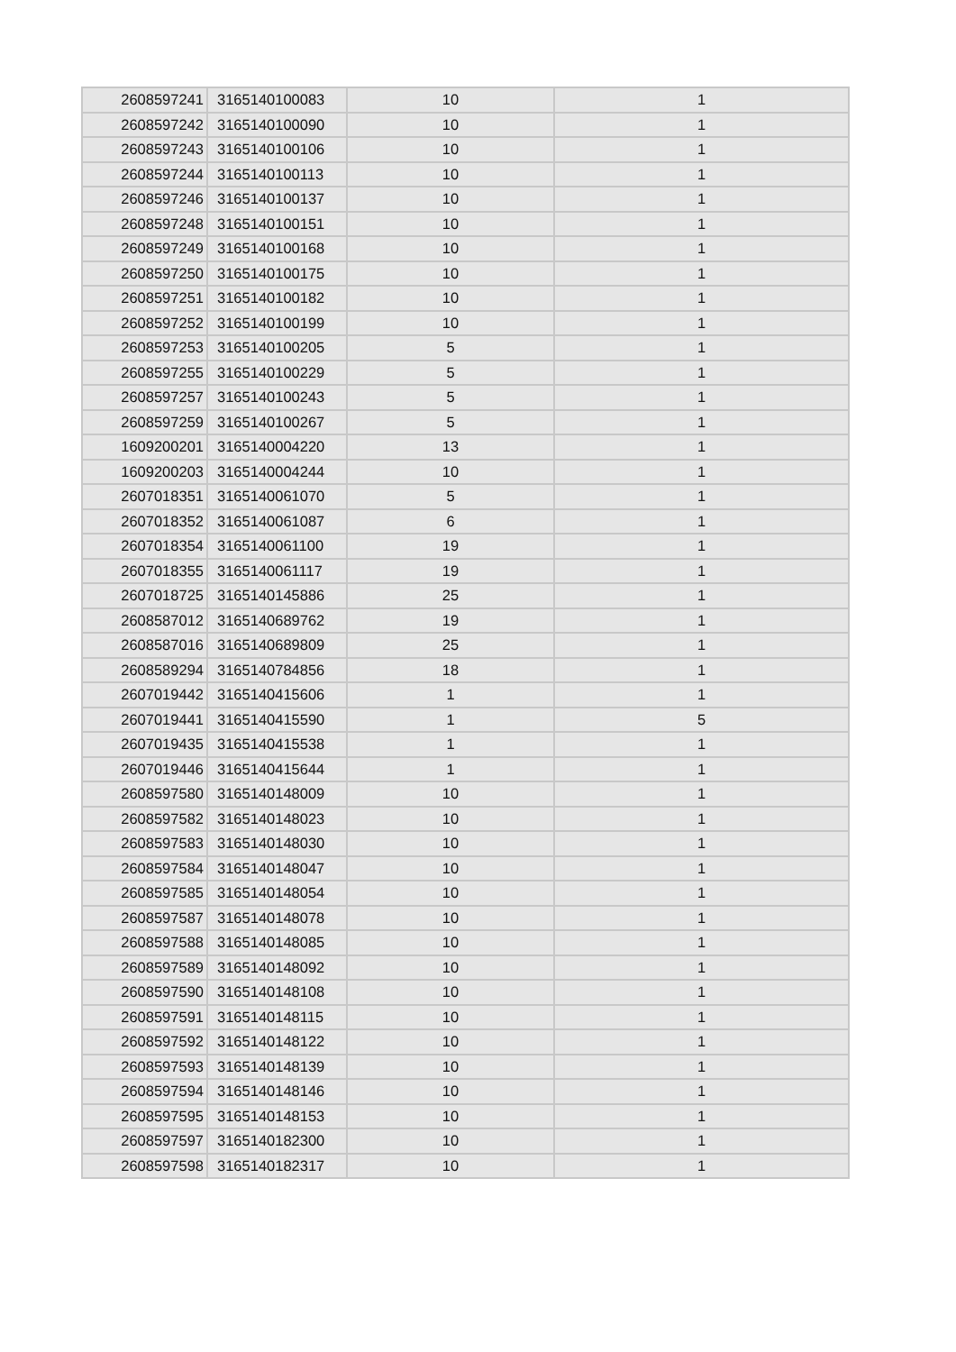| 2608597241 | 3165140100083 | 10 | 1 |
| 2608597242 | 3165140100090 | 10 | 1 |
| 2608597243 | 3165140100106 | 10 | 1 |
| 2608597244 | 3165140100113 | 10 | 1 |
| 2608597246 | 3165140100137 | 10 | 1 |
| 2608597248 | 3165140100151 | 10 | 1 |
| 2608597249 | 3165140100168 | 10 | 1 |
| 2608597250 | 3165140100175 | 10 | 1 |
| 2608597251 | 3165140100182 | 10 | 1 |
| 2608597252 | 3165140100199 | 10 | 1 |
| 2608597253 | 3165140100205 | 5 | 1 |
| 2608597255 | 3165140100229 | 5 | 1 |
| 2608597257 | 3165140100243 | 5 | 1 |
| 2608597259 | 3165140100267 | 5 | 1 |
| 1609200201 | 3165140004220 | 13 | 1 |
| 1609200203 | 3165140004244 | 10 | 1 |
| 2607018351 | 3165140061070 | 5 | 1 |
| 2607018352 | 3165140061087 | 6 | 1 |
| 2607018354 | 3165140061100 | 19 | 1 |
| 2607018355 | 3165140061117 | 19 | 1 |
| 2607018725 | 3165140145886 | 25 | 1 |
| 2608587012 | 3165140689762 | 19 | 1 |
| 2608587016 | 3165140689809 | 25 | 1 |
| 2608589294 | 3165140784856 | 18 | 1 |
| 2607019442 | 3165140415606 | 1 | 1 |
| 2607019441 | 3165140415590 | 1 | 5 |
| 2607019435 | 3165140415538 | 1 | 1 |
| 2607019446 | 3165140415644 | 1 | 1 |
| 2608597580 | 3165140148009 | 10 | 1 |
| 2608597582 | 3165140148023 | 10 | 1 |
| 2608597583 | 3165140148030 | 10 | 1 |
| 2608597584 | 3165140148047 | 10 | 1 |
| 2608597585 | 3165140148054 | 10 | 1 |
| 2608597587 | 3165140148078 | 10 | 1 |
| 2608597588 | 3165140148085 | 10 | 1 |
| 2608597589 | 3165140148092 | 10 | 1 |
| 2608597590 | 3165140148108 | 10 | 1 |
| 2608597591 | 3165140148115 | 10 | 1 |
| 2608597592 | 3165140148122 | 10 | 1 |
| 2608597593 | 3165140148139 | 10 | 1 |
| 2608597594 | 3165140148146 | 10 | 1 |
| 2608597595 | 3165140148153 | 10 | 1 |
| 2608597597 | 3165140182300 | 10 | 1 |
| 2608597598 | 3165140182317 | 10 | 1 |